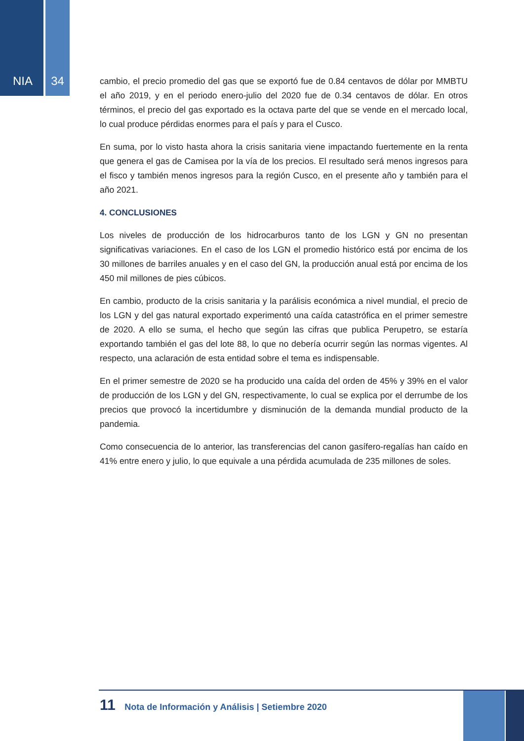NIA 34
cambio, el precio promedio del gas que se exportó fue de 0.84 centavos de dólar por MMBTU el año 2019, y en el periodo enero-julio del 2020 fue de 0.34 centavos de dólar. En otros términos, el precio del gas exportado es la octava parte del que se vende en el mercado local, lo cual produce pérdidas enormes para el país y para el Cusco.
En suma, por lo visto hasta ahora la crisis sanitaria viene impactando fuertemente en la renta que genera el gas de Camisea por la vía de los precios. El resultado será menos ingresos para el fisco y también menos ingresos para la región Cusco, en el presente año y también para el año 2021.
4. CONCLUSIONES
Los niveles de producción de los hidrocarburos tanto de los LGN y GN no presentan significativas variaciones. En el caso de los LGN el promedio histórico está por encima de los 30 millones de barriles anuales y en el caso del GN, la producción anual está por encima de los 450 mil millones de pies cúbicos.
En cambio, producto de la crisis sanitaria y la parálisis económica a nivel mundial, el precio de los LGN y del gas natural exportado experimentó una caída catastrófica en el primer semestre de 2020. A ello se suma, el hecho que según las cifras que publica Perupetro, se estaría exportando también el gas del lote 88, lo que no debería ocurrir según las normas vigentes. Al respecto, una aclaración de esta entidad sobre el tema es indispensable.
En el primer semestre de 2020 se ha producido una caída del orden de 45% y 39% en el valor de producción de los LGN y del GN, respectivamente, lo cual se explica por el derrumbe de los precios que provocó la incertidumbre y disminución de la demanda mundial producto de la pandemia.
Como consecuencia de lo anterior, las transferencias del canon gasífero-regalías han caído en 41% entre enero y julio, lo que equivale a una pérdida acumulada de 235 millones de soles.
11 Nota de Información y Análisis | Setiembre 2020